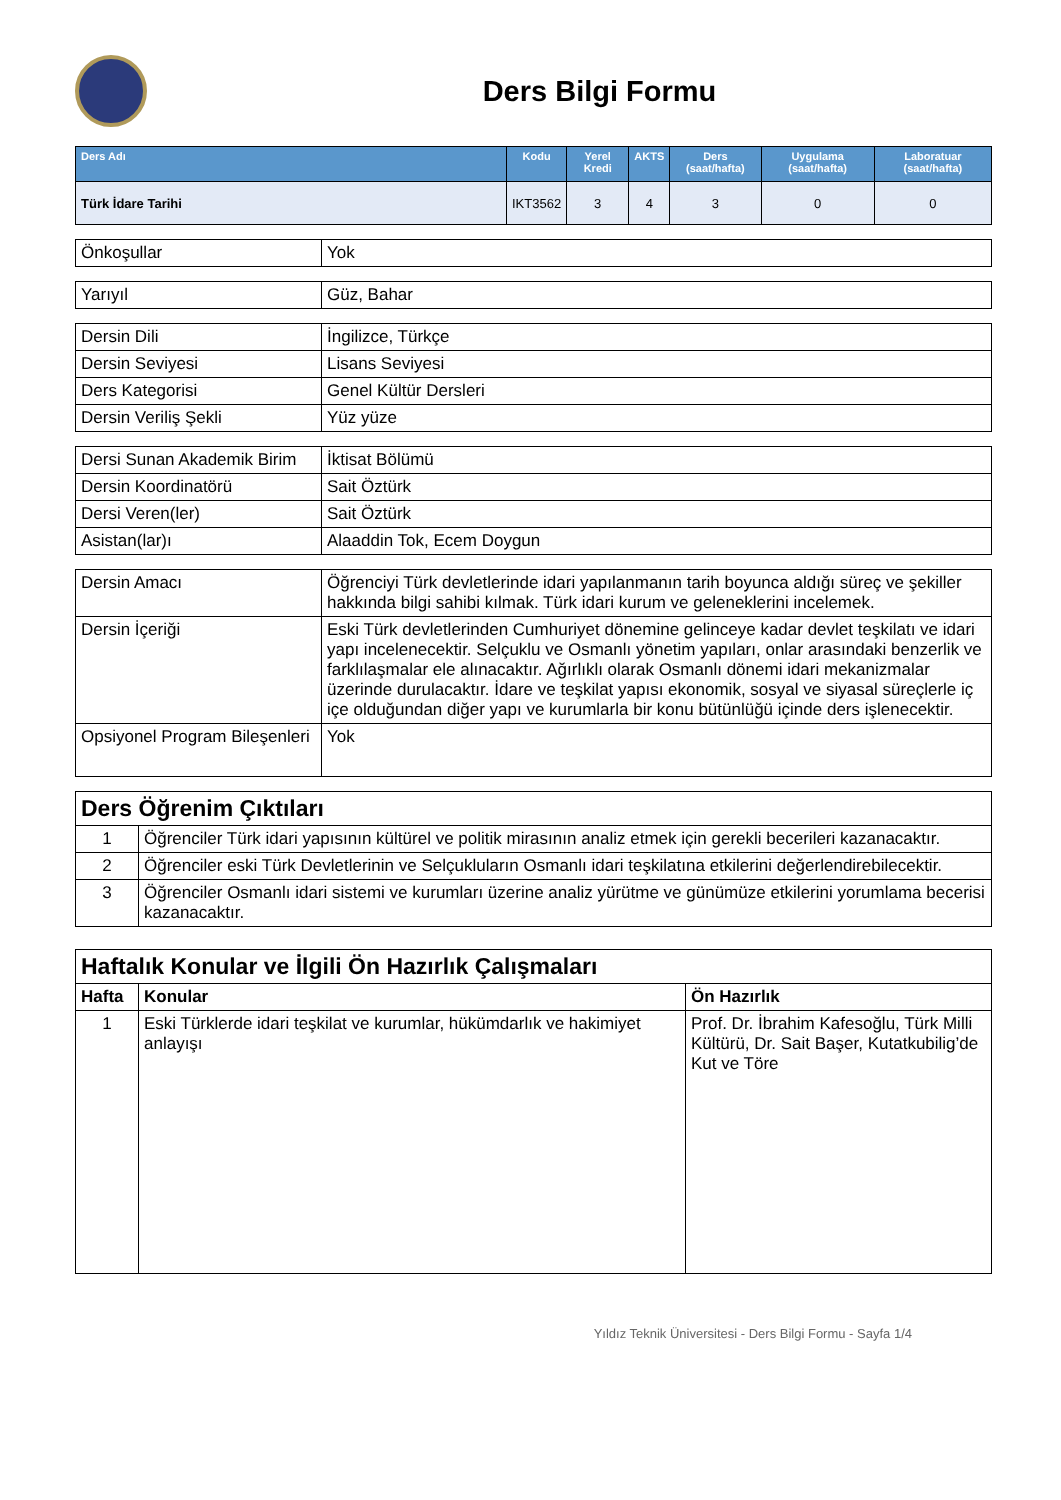Ders Bilgi Formu
| Ders Adı | Kodu | Yerel Kredi | AKTS | Ders (saat/hafta) | Uygulama (saat/hafta) | Laboratuar (saat/hafta) |
| --- | --- | --- | --- | --- | --- | --- |
| Türk İdare Tarihi | IKT3562 | 3 | 4 | 3 | 0 | 0 |
| Önkoşullar | Yok |
| Yarıyıl | Güz, Bahar |
| Dersin Dili | İngilizce, Türkçe |
| Dersin Seviyesi | Lisans Seviyesi |
| Ders Kategorisi | Genel Kültür Dersleri |
| Dersin Veriliş Şekli | Yüz yüze |
| Dersi Sunan Akademik Birim | İktisat Bölümü |
| Dersin Koordinatörü | Sait Öztürk |
| Dersi Veren(ler) | Sait Öztürk |
| Asistan(lar)ı | Alaaddin Tok, Ecem Doygun |
| Dersin Amacı | Öğrenciyi Türk devletlerinde idari yapılanmanın tarih boyunca aldığı süreç ve şekiller hakkında bilgi sahibi kılmak. Türk idari kurum ve geleneklerini incelemek. |
| Dersin İçeriği | Eski Türk devletlerinden Cumhuriyet dönemine gelinceye kadar devlet teşkilatı ve idari yapı incelenecektir. Selçuklu ve Osmanlı yönetim yapıları, onlar arasındaki benzerlik ve farklılaşmalar ele alınacaktır. Ağırlıklı olarak Osmanlı dönemi idari mekanizmalar üzerinde durulacaktır. İdare ve teşkilat yapısı ekonomik, sosyal ve siyasal süreçlerle iç içe olduğundan diğer yapı ve kurumlarla bir konu bütünlüğü içinde ders işlenecektir. |
| Opsiyonel Program Bileşenleri | Yok |
| Ders Öğrenim Çıktıları | |
| 1 | Öğrenciler Türk idari yapısının kültürel ve politik mirasının analiz etmek için gerekli becerileri kazanacaktır. |
| 2 | Öğrenciler eski Türk Devletlerinin ve Selçukluların Osmanlı idari teşkilatına etkilerini değerlendirebilecektir. |
| 3 | Öğrenciler Osmanlı idari sistemi ve kurumları üzerine analiz yürütme ve günümüze etkilerini yorumlama becerisi kazanacaktır. |
| Haftalık Konular ve İlgili Ön Hazırlık Çalışmaları | | |
| Hafta | Konular | Ön Hazırlık |
| 1 | Eski Türklerde idari teşkilat ve kurumlar, hükümdarlık ve hakimiyet anlayışı | Prof. Dr. İbrahim Kafesoğlu, Türk Milli Kültürü, Dr. Sait Başer, Kutatkubilig’de Kut ve Töre |
Yıldız Teknik Üniversitesi - Ders Bilgi Formu - Sayfa 1/4